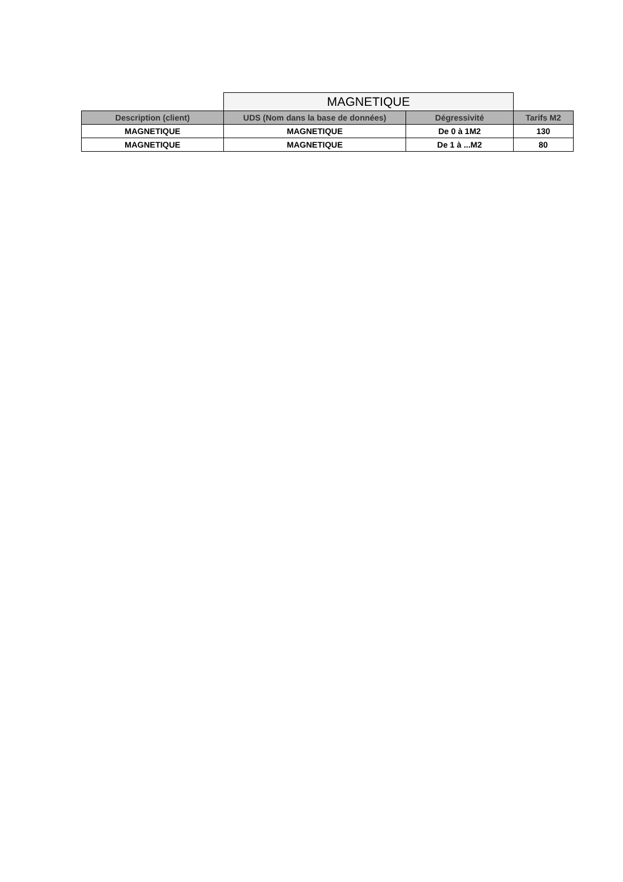| | MAGNETIQUE | | |
| Description (client) | UDS (Nom dans la base de données) | Dégressivité | Tarifs M2 |
| MAGNETIQUE | MAGNETIQUE | De 0 à 1M2 | 130 |
| MAGNETIQUE | MAGNETIQUE | De 1 à ...M2 | 80 |